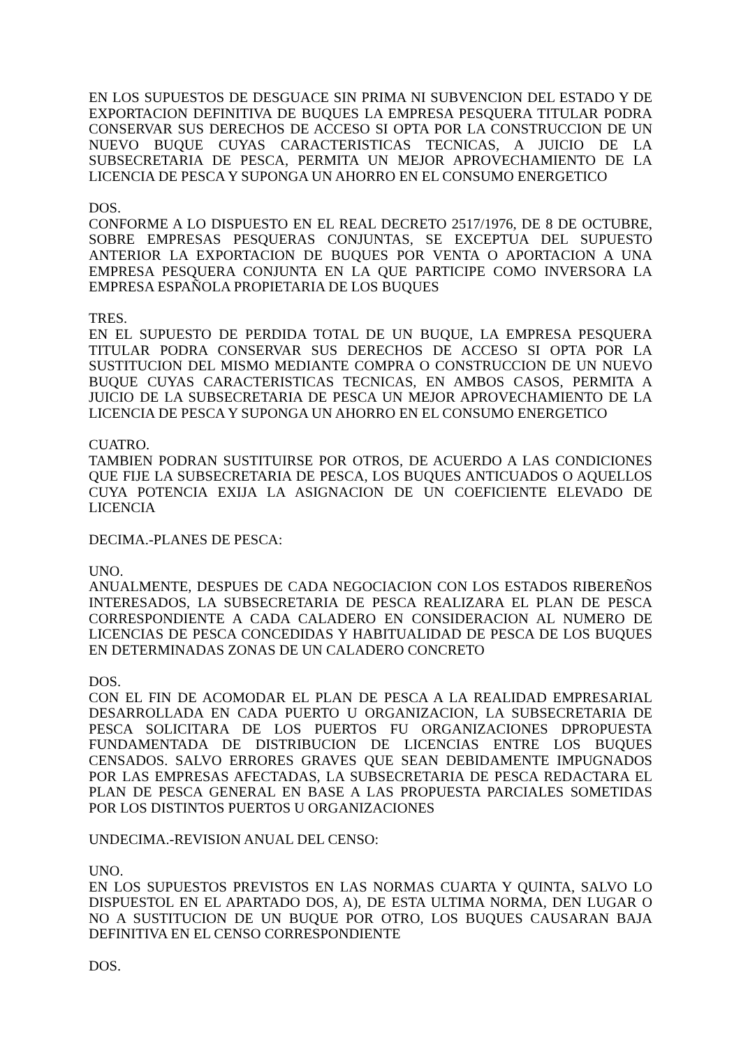EN LOS SUPUESTOS DE DESGUACE SIN PRIMA NI SUBVENCION DEL ESTADO Y DE EXPORTACION DEFINITIVA DE BUQUES LA EMPRESA PESQUERA TITULAR PODRA CONSERVAR SUS DERECHOS DE ACCESO SI OPTA POR LA CONSTRUCCION DE UN NUEVO BUQUE CUYAS CARACTERISTICAS TECNICAS, A JUICIO DE LA SUBSECRETARIA DE PESCA, PERMITA UN MEJOR APROVECHAMIENTO DE LA LICENCIA DE PESCA Y SUPONGA UN AHORRO EN EL CONSUMO ENERGETICO
DOS.
CONFORME A LO DISPUESTO EN EL REAL DECRETO 2517/1976, DE 8 DE OCTUBRE, SOBRE EMPRESAS PESQUERAS CONJUNTAS, SE EXCEPTUA DEL SUPUESTO ANTERIOR LA EXPORTACION DE BUQUES POR VENTA O APORTACION A UNA EMPRESA PESQUERA CONJUNTA EN LA QUE PARTICIPE COMO INVERSORA LA EMPRESA ESPAÑOLA PROPIETARIA DE LOS BUQUES
TRES.
EN EL SUPUESTO DE PERDIDA TOTAL DE UN BUQUE, LA EMPRESA PESQUERA TITULAR PODRA CONSERVAR SUS DERECHOS DE ACCESO SI OPTA POR LA SUSTITUCION DEL MISMO MEDIANTE COMPRA O CONSTRUCCION DE UN NUEVO BUQUE CUYAS CARACTERISTICAS TECNICAS, EN AMBOS CASOS, PERMITA A JUICIO DE LA SUBSECRETARIA DE PESCA UN MEJOR APROVECHAMIENTO DE LA LICENCIA DE PESCA Y SUPONGA UN AHORRO EN EL CONSUMO ENERGETICO
CUATRO.
TAMBIEN PODRAN SUSTITUIRSE POR OTROS, DE ACUERDO A LAS CONDICIONES QUE FIJE LA SUBSECRETARIA DE PESCA, LOS BUQUES ANTICUADOS O AQUELLOS CUYA POTENCIA EXIJA LA ASIGNACION DE UN COEFICIENTE ELEVADO DE LICENCIA
DECIMA.-PLANES DE PESCA:
UNO.
ANUALMENTE, DESPUES DE CADA NEGOCIACION CON LOS ESTADOS RIBEREÑOS INTERESADOS, LA SUBSECRETARIA DE PESCA REALIZARA EL PLAN DE PESCA CORRESPONDIENTE A CADA CALADERO EN CONSIDERACION AL NUMERO DE LICENCIAS DE PESCA CONCEDIDAS Y HABITUALIDAD DE PESCA DE LOS BUQUES EN DETERMINADAS ZONAS DE UN CALADERO CONCRETO
DOS.
CON EL FIN DE ACOMODAR EL PLAN DE PESCA A LA REALIDAD EMPRESARIAL DESARROLLADA EN CADA PUERTO U ORGANIZACION, LA SUBSECRETARIA DE PESCA SOLICITARA DE LOS PUERTOS FU ORGANIZACIONES DPROPUESTA FUNDAMENTADA DE DISTRIBUCION DE LICENCIAS ENTRE LOS BUQUES CENSADOS. SALVO ERRORES GRAVES QUE SEAN DEBIDAMENTE IMPUGNADOS POR LAS EMPRESAS AFECTADAS, LA SUBSECRETARIA DE PESCA REDACTARA EL PLAN DE PESCA GENERAL EN BASE A LAS PROPUESTA PARCIALES SOMETIDAS POR LOS DISTINTOS PUERTOS U ORGANIZACIONES
UNDECIMA.-REVISION ANUAL DEL CENSO:
UNO.
EN LOS SUPUESTOS PREVISTOS EN LAS NORMAS CUARTA Y QUINTA, SALVO LO DISPUESTOL EN EL APARTADO DOS, A), DE ESTA ULTIMA NORMA, DEN LUGAR O NO A SUSTITUCION DE UN BUQUE POR OTRO, LOS BUQUES CAUSARAN BAJA DEFINITIVA EN EL CENSO CORRESPONDIENTE
DOS.